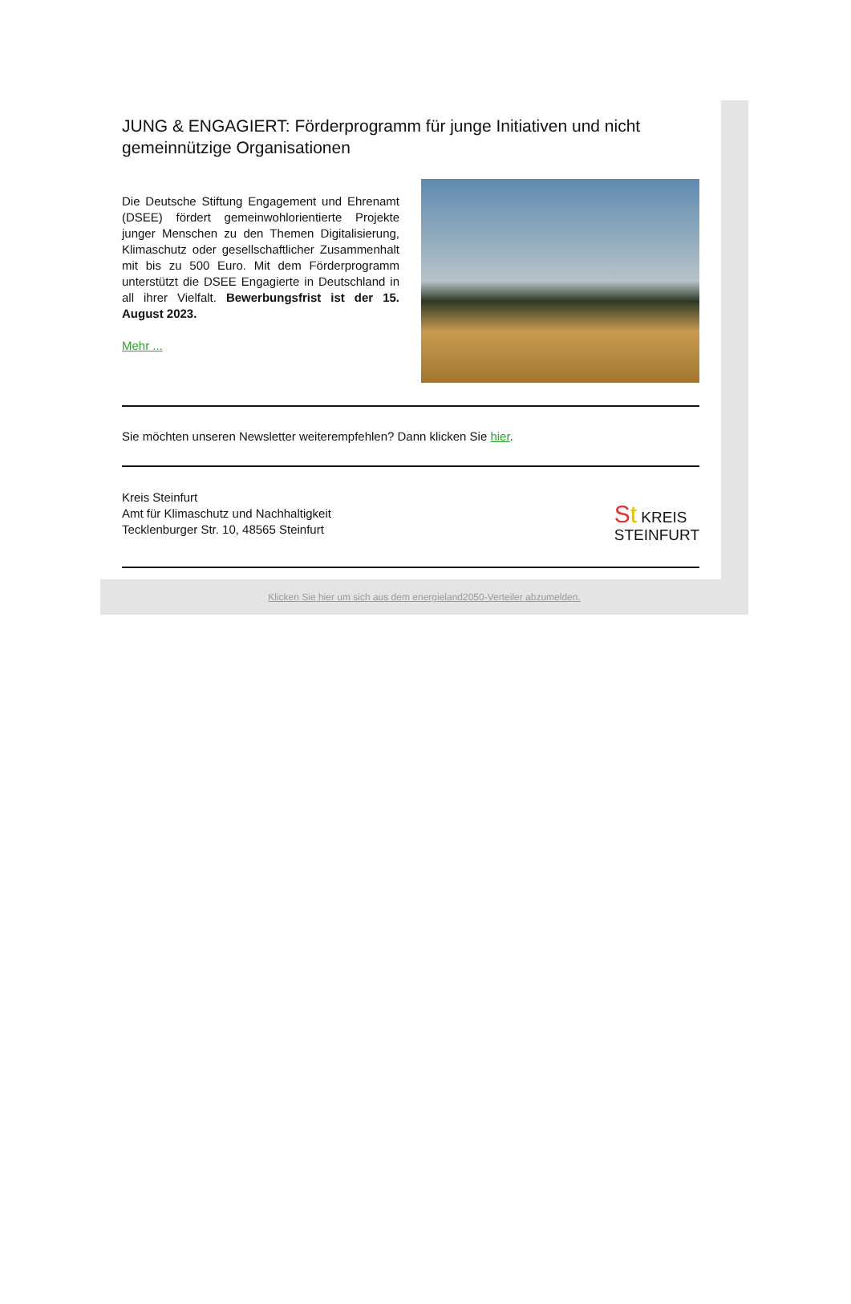JUNG & ENGAGIERT: Förderprogramm für junge Initiativen und nicht gemeinnützige Organisationen
Die Deutsche Stiftung Engagement und Ehrenamt (DSEE) fördert gemeinwohlorientierte Projekte junger Menschen zu den Themen Digitalisierung, Klimaschutz oder gesellschaftlicher Zusammenhalt mit bis zu 500 Euro. Mit dem Förderprogramm unterstützt die DSEE Engagierte in Deutschland in all ihrer Vielfalt. Bewerbungsfrist ist der 15. August 2023.
Mehr ...
Sie möchten unseren Newsletter weiterempfehlen? Dann klicken Sie hier.
Kreis Steinfurt
Amt für Klimaschutz und Nachhaltigkeit
Tecklenburger Str. 10, 48565 Steinfurt
St KREIS
STEINFURT
Klicken Sie hier um sich aus dem energieland2050-Verteiler abzumelden.